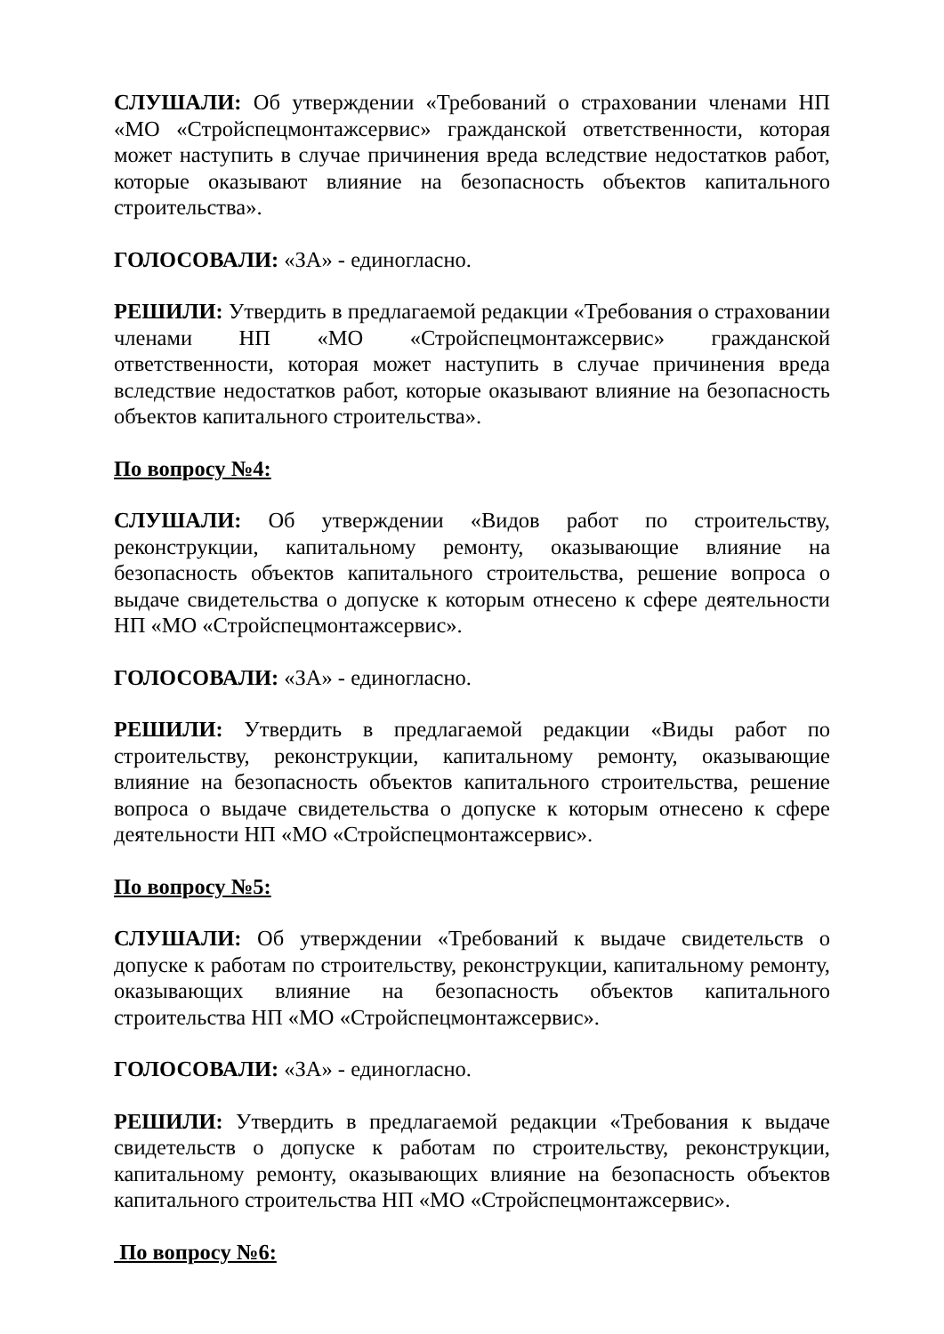СЛУШАЛИ: Об утверждении «Требований о страховании членами НП «МО «Стройспецмонтажсервис» гражданской ответственности, которая может наступить в случае причинения вреда вследствие недостатков работ, которые оказывают влияние на безопасность объектов капитального строительства».
ГОЛОСОВАЛИ: «ЗА» - единогласно.
РЕШИЛИ: Утвердить в предлагаемой редакции «Требования о страховании членами НП «МО «Стройспецмонтажсервис» гражданской ответственности, которая может наступить в случае причинения вреда вследствие недостатков работ, которые оказывают влияние на безопасность объектов капитального строительства».
По вопросу №4:
СЛУШАЛИ: Об утверждении «Видов работ по строительству, реконструкции, капитальному ремонту, оказывающие влияние на безопасность объектов капитального строительства, решение вопроса о выдаче свидетельства о допуске к которым отнесено к сфере деятельности НП «МО «Стройспецмонтажсервис».
ГОЛОСОВАЛИ: «ЗА» - единогласно.
РЕШИЛИ: Утвердить в предлагаемой редакции «Виды работ по строительству, реконструкции, капитальному ремонту, оказывающие влияние на безопасность объектов капитального строительства, решение вопроса о выдаче свидетельства о допуске к которым отнесено к сфере деятельности НП «МО «Стройспецмонтажсервис».
По вопросу №5:
СЛУШАЛИ: Об утверждении «Требований к выдаче свидетельств о допуске к работам по строительству, реконструкции, капитальному ремонту, оказывающих влияние на безопасность объектов капитального строительства НП «МО «Стройспецмонтажсервис».
ГОЛОСОВАЛИ: «ЗА» - единогласно.
РЕШИЛИ: Утвердить в предлагаемой редакции «Требования к выдаче свидетельств о допуске к работам по строительству, реконструкции, капитальному ремонту, оказывающих влияние на безопасность объектов капитального строительства НП «МО «Стройспецмонтажсервис».
По вопросу №6: